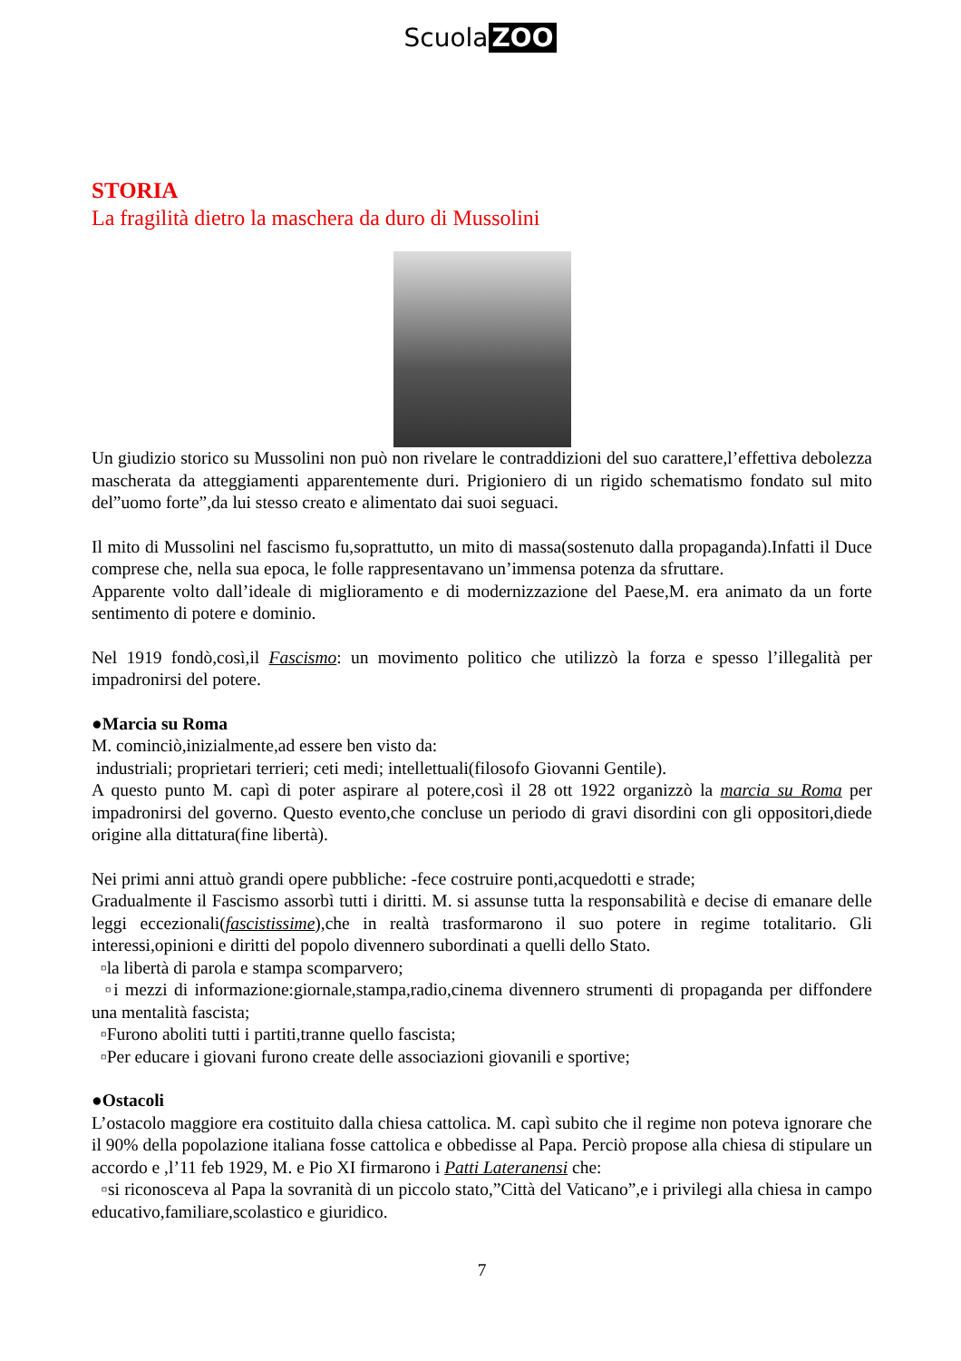Scuola ZOO
STORIA
La fragilità dietro la maschera da duro di Mussolini
Un giudizio storico su Mussolini non può non rivelare le contraddizioni del suo carattere,l’effettiva debolezza mascherata da atteggiamenti apparentemente duri. Prigioniero di un rigido schematismo fondato sul mito del”uomo forte”,da lui stesso creato e alimentato dai suoi seguaci.
Il mito di Mussolini nel fascismo fu,soprattutto, un mito di massa(sostenuto dalla propaganda).Infatti il Duce comprese che, nella sua epoca, le folle rappresentavano un’immensa potenza da sfruttare.
Apparente volto dall’ideale di miglioramento e di modernizzazione del Paese,M. era animato da un forte sentimento di potere e dominio.
Nel 1919 fondò,così,il Fascismo: un movimento politico che utilizzò la forza e spesso l’illegalità per impadronirsi del potere.
●Marcia su Roma
M. cominciò,inizialmente,ad essere ben visto da:
industriali; proprietari terrieri; ceti medi; intellettuali(filosofo Giovanni Gentile).
A questo punto M. capì di poter aspirare al potere,così il 28 ott 1922 organizzò la marcia su Roma per impadronirsi del governo. Questo evento,che concluse un periodo di gravi disordini con gli oppositori,diede origine alla dittatura(fine libertà).
Nei primi anni attuò grandi opere pubbliche: -fece costruire ponti,acquedotti e strade;
Gradualmente il Fascismo assorbì tutti i diritti. M. si assunse tutta la responsabilità e decise di emanare delle leggi eccezionali(fascistissime),che in realtà trasformarono il suo potere in regime totalitario. Gli interessi,opinioni e diritti del popolo divennero subordinati a quelli dello Stato.
▫la libertà di parola e stampa scomparvero;
▫i mezzi di informazione:giornale,stampa,radio,cinema divennero strumenti di propaganda per diffondere una mentalità fascista;
▫Furono aboliti tutti i partiti,tranne quello fascista;
▫Per educare i giovani furono create delle associazioni giovanili e sportive;
●Ostacoli
L’ostacolo maggiore era costituito dalla chiesa cattolica. M. capì subito che il regime non poteva ignorare che il 90% della popolazione italiana fosse cattolica e obbedisse al Papa. Perciò propose alla chiesa di stipulare un accordo e ,l’11 feb 1929, M. e Pio XI firmarono i Patti Lateranensi che:
▫si riconosceva al Papa la sovranità di un piccolo stato,”Città del Vaticano”,e i privilegi alla chiesa in campo educativo,familiare,scolastico e giuridico.
7